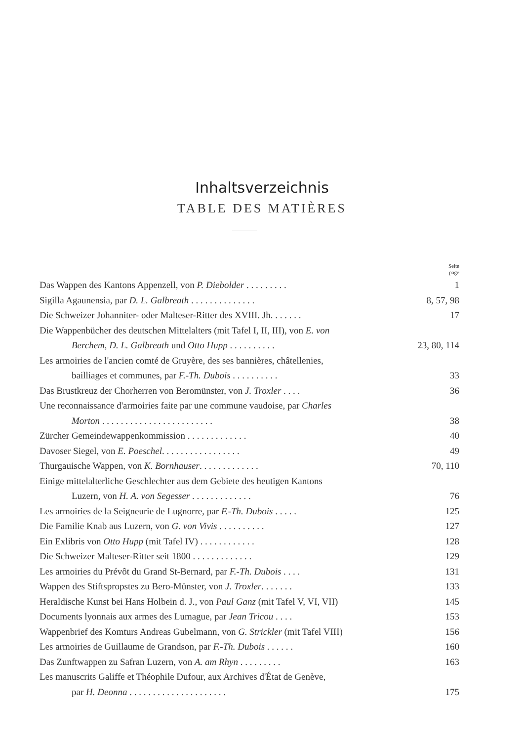Inhaltsverzeichnis
TABLE DES MATIÈRES
Seite
page
Das Wappen des Kantons Appenzell, von P. Diebolder . . . . . . . . .
1
Sigilla Agaunensia, par D. L. Galbreath . . . . . . . . . . . . . .
8, 57, 98
Die Schweizer Johanniter- oder Malteser-Ritter des XVIII. Jh. . . . . . .
17
Die Wappenbücher des deutschen Mittelalters (mit Tafel I, II, III), von E. von
Berchem, D. L. Galbreath und Otto Hupp . . . . . . . . . .
23, 80, 114
Les armoiries de l'ancien comté de Gruyère, des ses bannières, châtellenies,
bailliages et communes, par F.-Th. Dubois . . . . . . . . . .
33
Das Brustkreuz der Chorherren von Beromünster, von J. Troxler . . . .
36
Une reconnaissance d'armoiries faite par une commune vaudoise, par Charles
Morton . . . . . . . . . . . . . . . . . . . . . . . .
38
Zürcher Gemeindewappenkommission . . . . . . . . . . . . . 40
Davoser Siegel, von E. Poeschel. . . . . . . . . . . . . . . . . 49
Thurgauische Wappen, von K. Bornhauser. . . . . . . . . . . . . 70, 110
Einige mittelalterliche Geschlechter aus dem Gebiete des heutigen Kantons
Luzern, von H. A. von Segesser . . . . . . . . . . . . .
76
Les armoiries de la Seigneurie de Lugnorre, par F.-Th. Dubois . . . . .
125
Die Familie Knab aus Luzern, von G. von Vivis . . . . . . . . . . 127
Ein Exlibris von Otto Hupp (mit Tafel IV) . . . . . . . . . . . . 128
Die Schweizer Malteser-Ritter seit 1800 . . . . . . . . . . . . . 129
Les armoiries du Prévôt du Grand St-Bernard, par F.-Th. Dubois . . . .
131
Wappen des Stiftspropstes zu Bero-Münster, von J. Troxler. . . . . . .
133
Heraldische Kunst bei Hans Holbein d. J., von Paul Ganz (mit Tafel V, VI, VII)
145
Documents lyonnais aux armes des Lumague, par Jean Tricou . . . . 153
Wappenbrief des Komturs Andreas Gubelmann, von G. Strickler (mit Tafel VIII)
156
Les armoiries de Guillaume de Grandson, par F.-Th. Dubois . . . . . .
160
Das Zunftwappen zu Safran Luzern, von A. am Rhyn . . . . . . . . . 163
Les manuscrits Galiffe et Théophile Dufour, aux Archives d'État de Genève,
par H. Deonna . . . . . . . . . . . . . . . . . . . . .
175